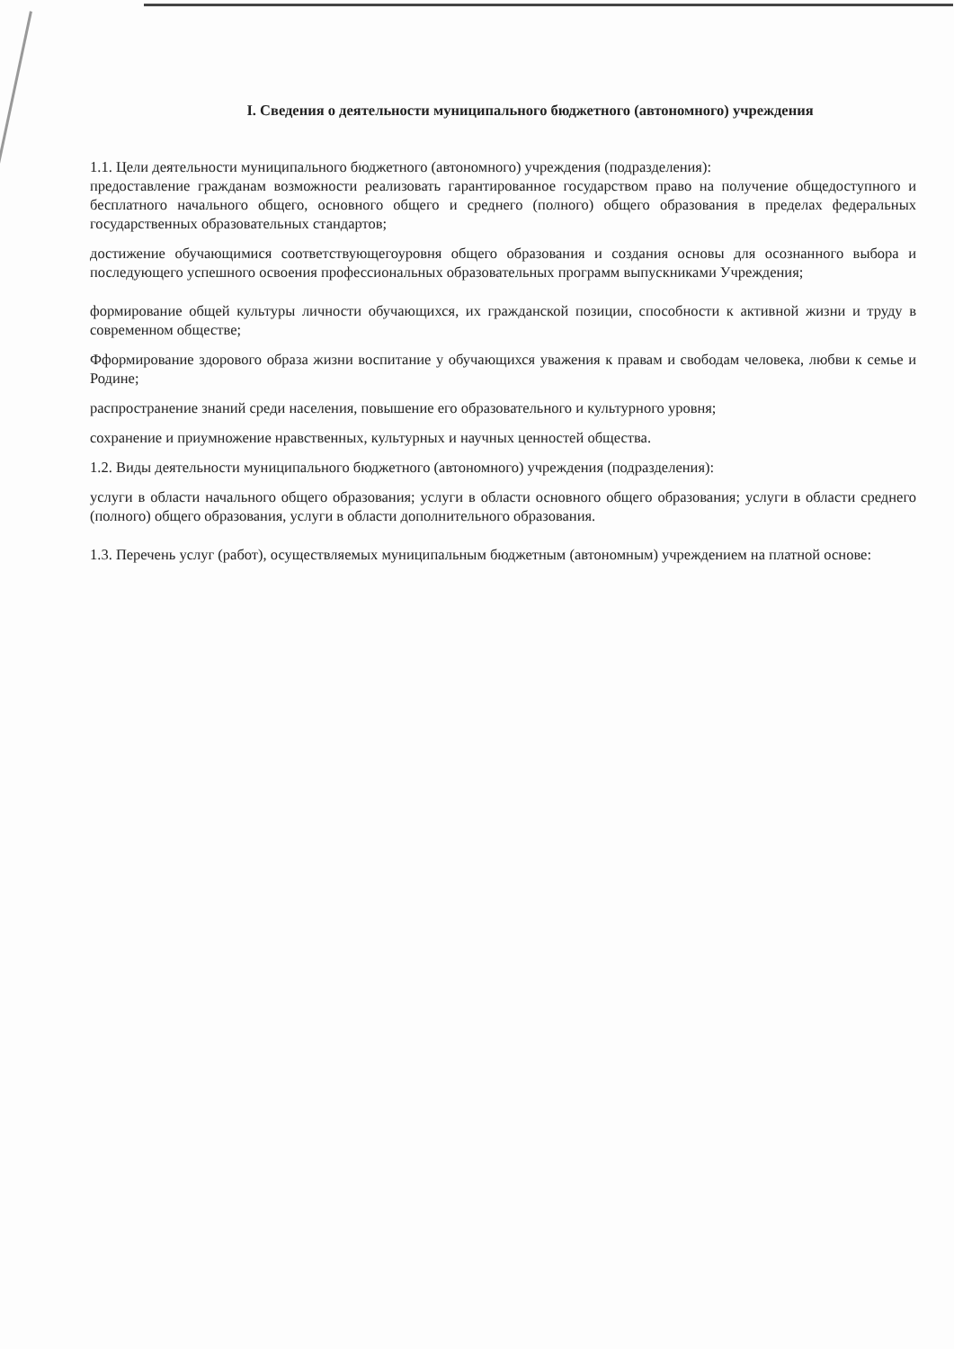I. Сведения о деятельности муниципального бюджетного (автономного) учреждения
1.1. Цели деятельности муниципального бюджетного (автономного) учреждения (подразделения):
предоставление гражданам возможности реализовать гарантированное государством право на получение общедоступного и бесплатного начального общего, основного общего и среднего (полного) общего образования в пределах федеральных государственных образовательных стандартов;
достижение обучающимися соответствующегоуровня общего образования и создания основы для осознанного выбора и последующего успешного освоения профессиональных образовательных программ выпускниками Учреждения;
формирование общей культуры личности обучающихся, их гражданской позиции, способности к активной жизни и труду в современном обществе;
Фформирование здорового образа жизни воспитание у обучающихся уважения к правам и свободам человека, любви к семье и Родине;
распространение знаний среди населения, повышение его образовательного и культурного уровня;
сохранение и приумножение нравственных, культурных и научных ценностей общества.
1.2. Виды деятельности муниципального бюджетного (автономного) учреждения (подразделения):
услуги в области начального общего образования; услуги в области основного общего образования; услуги в области среднего (полного) общего образования, услуги в области дополнительного образования.
1.3. Перечень услуг (работ), осуществляемых муниципальным бюджетным (автономным) учреждением на платной основе: